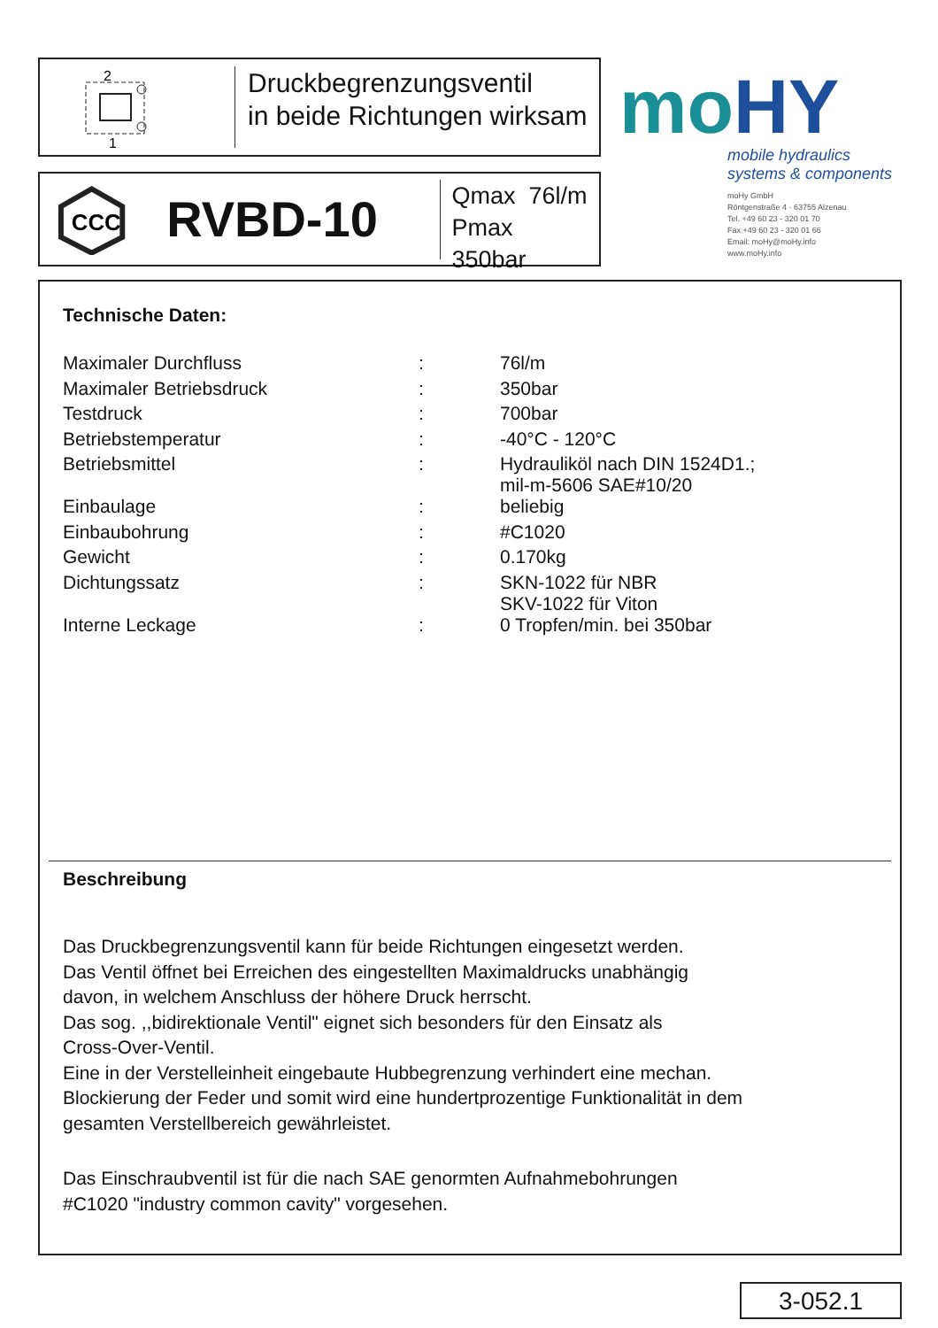2
1
Druckbegrenzungsventil
in beide Richtungen wirksam
CCC
RVBD-10
Qmax 76l/m
Pmax 350bar
moHY
mobile hydraulics
systems & components
moHy GmbH
Röntgenstraße 4 · 63755 Alzenau
Tel. +49 60 23 - 320 01 70
Fax +49 60 23 - 320 01 66
Email: moHy@moHy.info
www.moHy.info
Technische Daten:
| Maximaler Durchfluss | : | 76l/m |
| Maximaler Betriebsdruck | : | 350bar |
| Testdruck | : | 700bar |
| Betriebstemperatur | : | -40°C - 120°C |
| Betriebsmittel | : | Hydrauliköl nach DIN 1524D1.; mil-m-5606 SAE#10/20 |
| Einbaulage | : | beliebig |
| Einbaubohrung | : | #C1020 |
| Gewicht | : | 0.170kg |
| Dichtungssatz | : | SKN-1022 für NBR SKV-1022 für Viton |
| Interne Leckage | : | 0 Tropfen/min. bei 350bar |
Beschreibung
Das Druckbegrenzungsventil kann für beide Richtungen eingesetzt werden.
Das Ventil öffnet bei Erreichen des eingestellten Maximaldrucks unabhängig
davon, in welchem Anschluss der höhere Druck herrscht.
Das sog. ,,bidirektionale Ventil" eignet sich besonders für den Einsatz als
Cross-Over-Ventil.
Eine in der Verstelleinheit eingebaute Hubbegrenzung verhindert eine mechan.
Blockierung der Feder und somit wird eine hundertprozentige Funktionalität in dem
gesamten Verstellbereich gewährleistet.
Das Einschraubventil ist für die nach SAE genormten Aufnahmebohrungen
#C1020 "industry common cavity" vorgesehen.
3-052.1